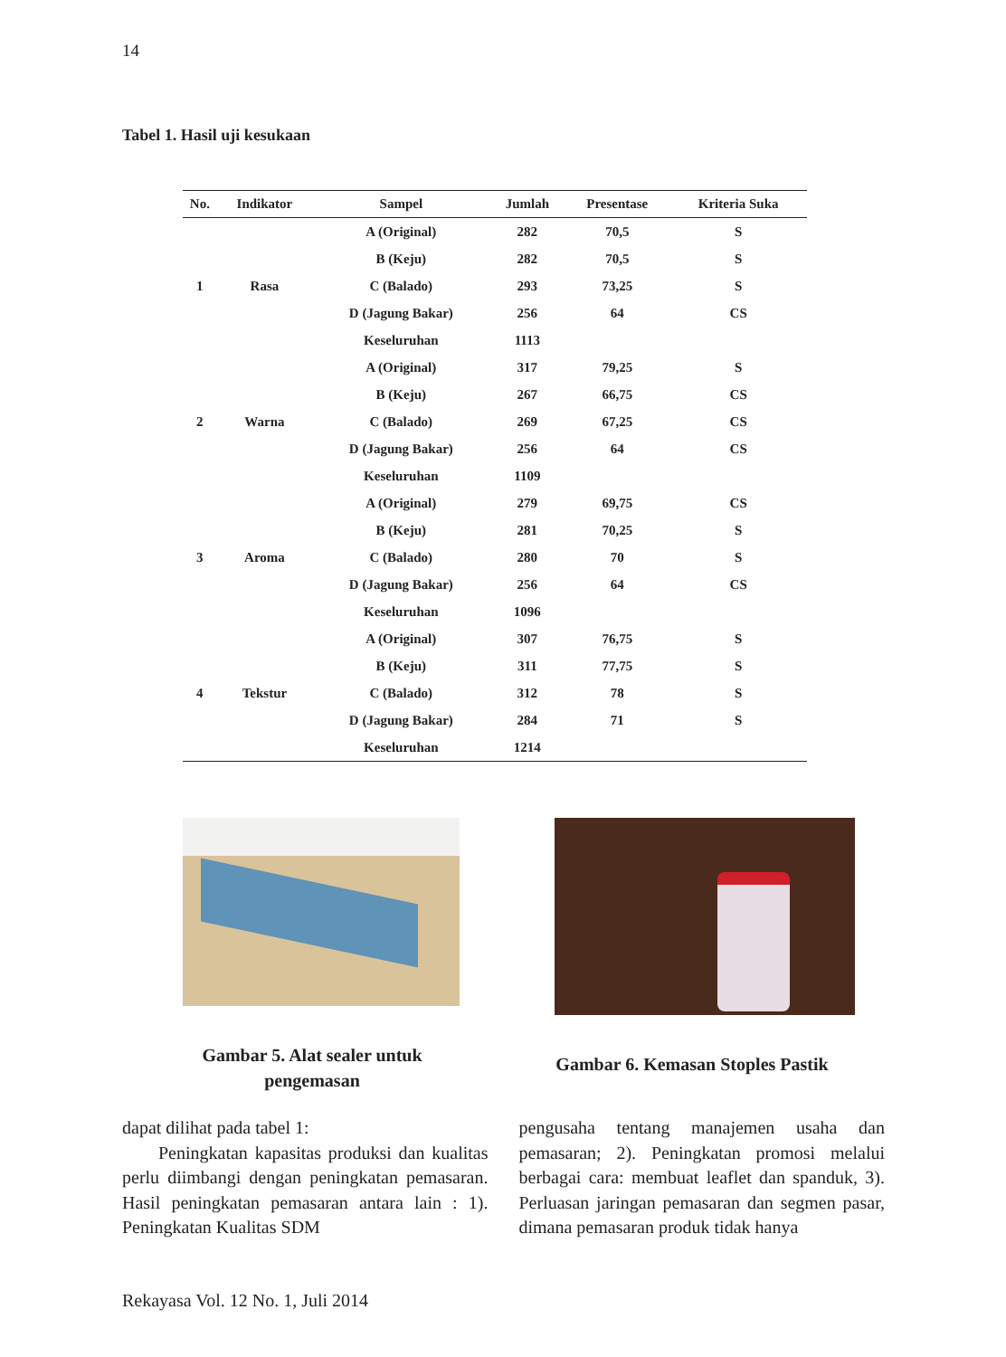14
Tabel 1. Hasil uji kesukaan
| No. | Indikator | Sampel | Jumlah | Presentase | Kriteria Suka |
| --- | --- | --- | --- | --- | --- |
| 1 | Rasa | A (Original) | 282 | 70,5 | S |
| | | B (Keju) | 282 | 70,5 | S |
| | | C (Balado) | 293 | 73,25 | S |
| | | D (Jagung Bakar) | 256 | 64 | CS |
| | | Keseluruhan | 1113 | | |
| 2 | Warna | A (Original) | 317 | 79,25 | S |
| | | B (Keju) | 267 | 66,75 | CS |
| | | C (Balado) | 269 | 67,25 | CS |
| | | D (Jagung Bakar) | 256 | 64 | CS |
| | | Keseluruhan | 1109 | | |
| 3 | Aroma | A (Original) | 279 | 69,75 | CS |
| | | B (Keju) | 281 | 70,25 | S |
| | | C (Balado) | 280 | 70 | S |
| | | D (Jagung Bakar) | 256 | 64 | CS |
| | | Keseluruhan | 1096 | | |
| 4 | Tekstur | A (Original) | 307 | 76,75 | S |
| | | B (Keju) | 311 | 77,75 | S |
| | | C (Balado) | 312 | 78 | S |
| | | D (Jagung Bakar) | 284 | 71 | S |
| | | Keseluruhan | 1214 | | |
Gambar 5. Alat sealer untuk
pengemasan
Gambar 6. Kemasan Stoples Pastik
dapat dilihat pada tabel 1:
  Peningkatan kapasitas produksi dan kualitas perlu diimbangi dengan peningkatan pemasaran. Hasil peningkatan pemasaran antara lain : 1). Peningkatan Kualitas SDM
pengusaha tentang manajemen usaha dan pemasaran; 2). Peningkatan promosi melalui berbagai cara: membuat leaflet dan spanduk, 3). Perluasan jaringan pemasaran dan segmen pasar, dimana pemasaran produk tidak hanya
Rekayasa Vol. 12 No. 1, Juli 2014